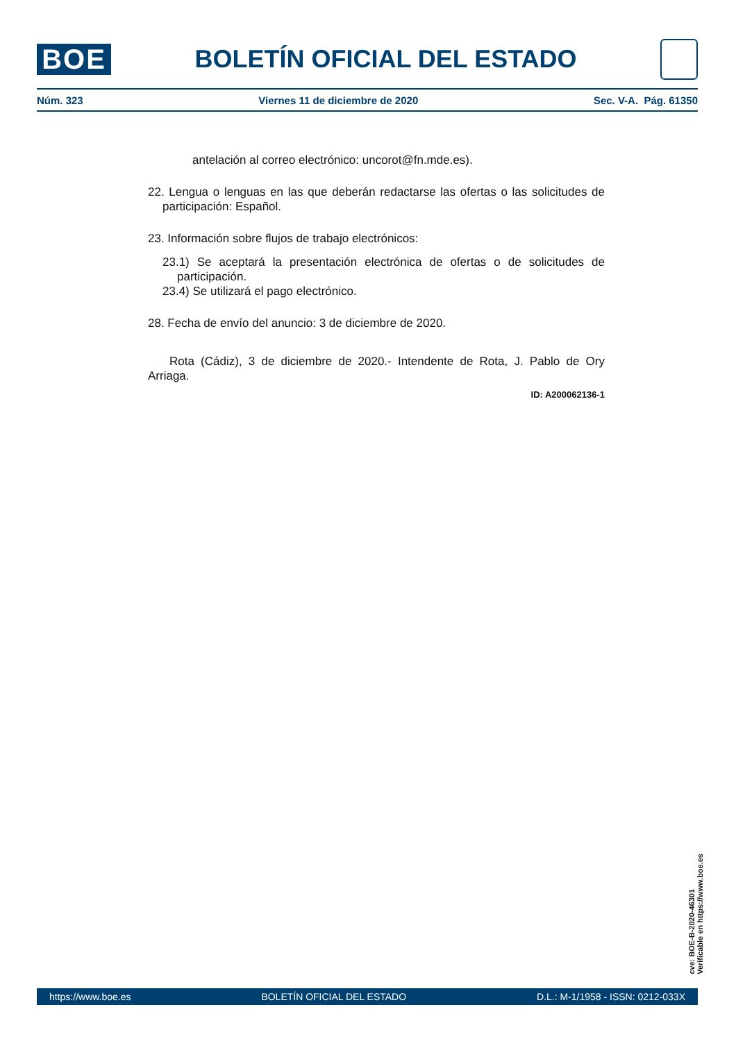BOE
BOLETÍN OFICIAL DEL ESTADO
Núm. 323 Viernes 11 de diciembre de 2020 Sec. V-A. Pág. 61350
antelación al correo electrónico: uncorot@fn.mde.es).
22. Lengua o lenguas en las que deberán redactarse las ofertas o las solicitudes de participación: Español.
23. Información sobre flujos de trabajo electrónicos:
23.1) Se aceptará la presentación electrónica de ofertas o de solicitudes de participación.
23.4) Se utilizará el pago electrónico.
28. Fecha de envío del anuncio: 3 de diciembre de 2020.
Rota (Cádiz), 3 de diciembre de 2020.- Intendente de Rota, J. Pablo de Ory Arriaga.
ID: A200062136-1
cve: BOE-B-2020-46301
Verificable en https://www.boe.es
https://www.boe.es BOLETÍN OFICIAL DEL ESTADO D.L.: M-1/1958 - ISSN: 0212-033X